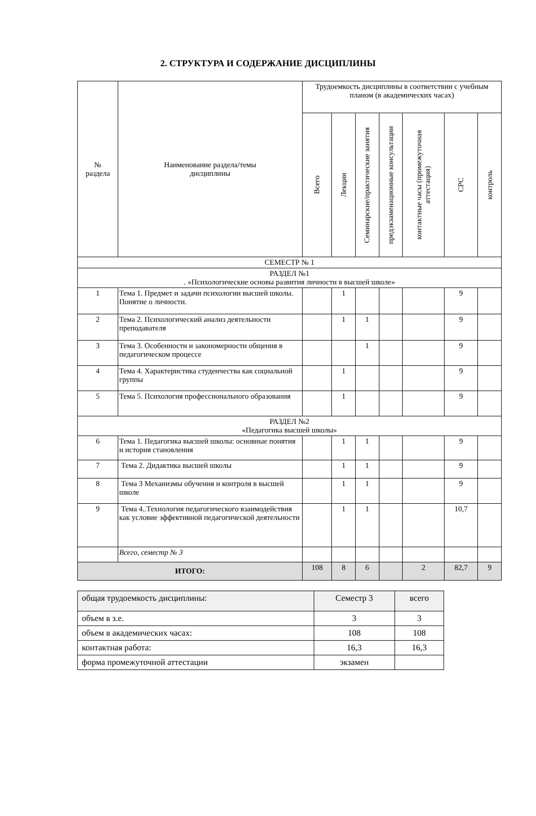2. СТРУКТУРА И СОДЕРЖАНИЕ ДИСЦИПЛИНЫ
| № раздела | Наименование раздела/темы дисциплины | Трудоемкость дисциплины в соответствии с учебным планом (в академических часах) | | | | | | |
| --- | --- | --- | --- | --- | --- | --- | --- | --- |
| | | Всего | Лекции | Семинарские/практические занятия | предэкзаменационные консультации | контактные часы (промежуточная аттестация) | СРС | контроль |
| СЕМЕСТР № 1 | | | | | | | | |
| РАЗДЕЛ №1 . «Психологические основы развития личности в высшей школе» | | | | | | | | |
| 1 | Тема 1. Предмет и задачи психологии высшей школы. Понятие о личности. | | 1 | | | | 9 | |
| 2 | Тема 2. Психологический анализ деятельности преподавателя | | 1 | 1 | | | 9 | |
| 3 | Тема 3. Особенности и закономерности общения в педагогическом процессе | | | 1 | | | 9 | |
| 4 | Тема 4. Характеристика студенчества как социальной группы | | 1 | | | | 9 | |
| 5 | Тема 5. Психология профессионального образования | | 1 | | | | 9 | |
| РАЗДЕЛ №2 «Педагогика высшей школы» | | | | | | | | |
| 6 | Тема 1. Педагогика высшей школы: основные понятия и история становления | | 1 | 1 | | | 9 | |
| 7 | Тема 2. Дидактика высшей школы | | 1 | 1 | | | 9 | |
| 8 | Тема 3 Механизмы обучения и контроля в высшей школе | | 1 | 1 | | | 9 | |
| 9 | Тема 4..Технология педагогического взаимодействия как условие эффективной педагогической деятельности | | 1 | 1 | | | 10,7 | |
| | Всего, семестр № 3 | | | | | | | |
| ИТОГО: | | 108 | 8 | 6 | | 2 | 82,7 | 9 |
| общая трудоемкость дисциплины: | Семестр 3 | всего |
| объем в з.е. | 3 | 3 |
| объем в академических часах: | 108 | 108 |
| контактная работа: | 16,3 | 16,3 |
| форма промежуточной аттестации | экзамен | |